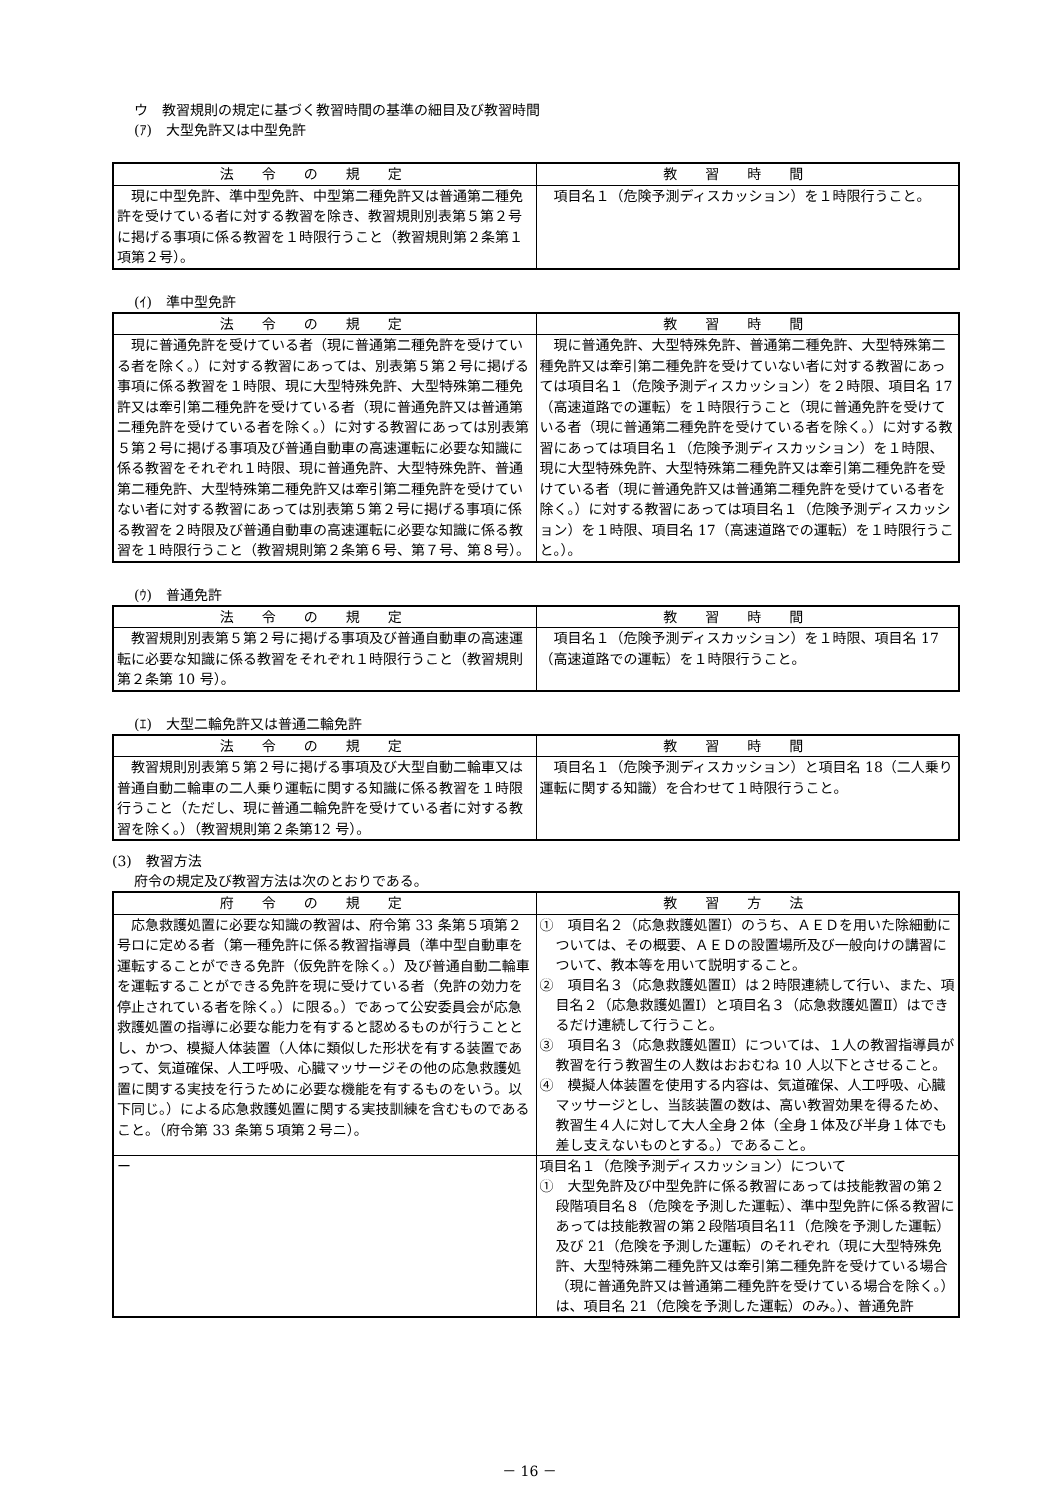ウ　教習規則の規定に基づく教習時間の基準の細目及び教習時間
(ｱ)　大型免許又は中型免許
| 法令の規定 | 教習時間 |
| --- | --- |
| 現に中型免許、準中型免許、中型第二種免許又は普通第二種免許を受けている者に対する教習を除き、教習規則別表第５第２号に掲げる事項に係る教習を１時限行うこと（教習規則第２条第１項第２号）。 | 項目名１（危険予測ディスカッション）を１時限行うこと。 |
(ｲ)　準中型免許
| 法令の規定 | 教習時間 |
| --- | --- |
| 現に普通免許を受けている者（現に普通第二種免許を受けている者を除く。）に対する教習にあっては、別表第５第２号に掲げる事項に係る教習を１時限、現に大型特殊免許、大型特殊第二種免許又は牽引第二種免許を受けている者（現に普通免許又は普通第二種免許を受けている者を除く。）に対する教習にあっては別表第５第２号に掲げる事項及び普通自動車の高速運転に必要な知識に係る教習をそれぞれ１時限、現に普通免許、大型特殊免許、普通第二種免許、大型特殊第二種免許又は牽引第二種免許を受けていない者に対する教習にあっては別表第５第２号に掲げる事項に係る教習を２時限及び普通自動車の高速運転に必要な知識に係る教習を１時限行うこと（教習規則第２条第６号、第７号、第８号）。 | 現に普通免許、大型特殊免許、普通第二種免許、大型特殊第二種免許又は牽引第二種免許を受けていない者に対する教習にあっては項目名１（危険予測ディスカッション）を２時限、項目名 17（高速道路での運転）を１時限行うこと（現に普通免許を受けている者（現に普通第二種免許を受けている者を除く。）に対する教習にあっては項目名１（危険予測ディスカッション）を１時限、現に大型特殊免許、大型特殊第二種免許又は牽引第二種免許を受けている者（現に普通免許又は普通第二種免許を受けている者を除く。）に対する教習にあっては項目名１（危険予測ディスカッション）を１時限、項目名 17（高速道路での運転）を１時限行うこと。）。 |
(ｳ)　普通免許
| 法令の規定 | 教習時間 |
| --- | --- |
| 教習規則別表第５第２号に掲げる事項及び普通自動車の高速運転に必要な知識に係る教習をそれぞれ１時限行うこと（教習規則第２条第 10 号）。 | 項目名１（危険予測ディスカッション）を１時限、項目名 17（高速道路での運転）を１時限行うこと。 |
(ｴ)　大型二輪免許又は普通二輪免許
| 法令の規定 | 教習時間 |
| --- | --- |
| 教習規則別表第５第２号に掲げる事項及び大型自動二輪車又は普通自動二輪車の二人乗り運転に関する知識に係る教習を１時限行うこと（ただし、現に普通二輪免許を受けている者に対する教習を除く。）（教習規則第２条第12 号）。 | 項目名１（危険予測ディスカッション）と項目名 18（二人乗り運転に関する知識）を合わせて１時限行うこと。 |
(3)　教習方法
府令の規定及び教習方法は次のとおりである。
| 府令の規定 | 教習方法 |
| --- | --- |
| 応急救護処置に必要な知識の教習は、府令第 33 条第５項第２号ロに定める者（第一種免許に係る教習指導員（準中型自動車を運転することができる免許（仮免許を除く。）及び普通自動二輪車を運転することができる免許を現に受けている者（免許の効力を停止されている者を除く。）に限る。）であって公安委員会が応急救護処置の指導に必要な能力を有すると認めるものが行うこととし、かつ、模擬人体装置（人体に類似した形状を有する装置であって、気道確保、人工呼吸、心臓マッサージその他の応急救護処置に関する実技を行うために必要な機能を有するものをいう。以下同じ。）による応急救護処置に関する実技訓練を含むものであること。（府令第 33 条第５項第２号ニ）。 | ① 項目名２（応急救護処置Ⅰ）のうち、ＡＥＤを用いた除細動については、その概要、ＡＥＤの設置場所及び一般向けの講習について、教本等を用いて説明すること。 ② 項目名３（応急救護処置Ⅱ）は２時限連続して行い、また、項目名２（応急救護処置Ⅰ）と項目名３（応急救護処置Ⅱ）はできるだけ連続して行うこと。 ③ 項目名３（応急救護処置Ⅱ）については、１人の教習指導員が教習を行う教習生の人数はおおむね 10 人以下とさせること。 ④ 模擬人体装置を使用する内容は、気道確保、人工呼吸、心臓マッサージとし、当該装置の数は、高い教習効果を得るため、教習生４人に対して大人全身２体（全身１体及び半身１体でも差し支えないものとする。）であること。 |
| ー | 項目名１（危険予測ディスカッション）について ① 大型免許及び中型免許に係る教習にあっては技能教習の第２段階項目名８（危険を予測した運転）、準中型免許に係る教習にあっては技能教習の第２段階項目名11（危険を予測した運転）及び 21（危険を予測した運転）のそれぞれ（現に大型特殊免許、大型特殊第二種免許又は牽引第二種免許を受けている場合（現に普通免許又は普通第二種免許を受けている場合を除く。）は、項目名 21（危険を予測した運転）のみ。）、普通免許 |
－ 16 －